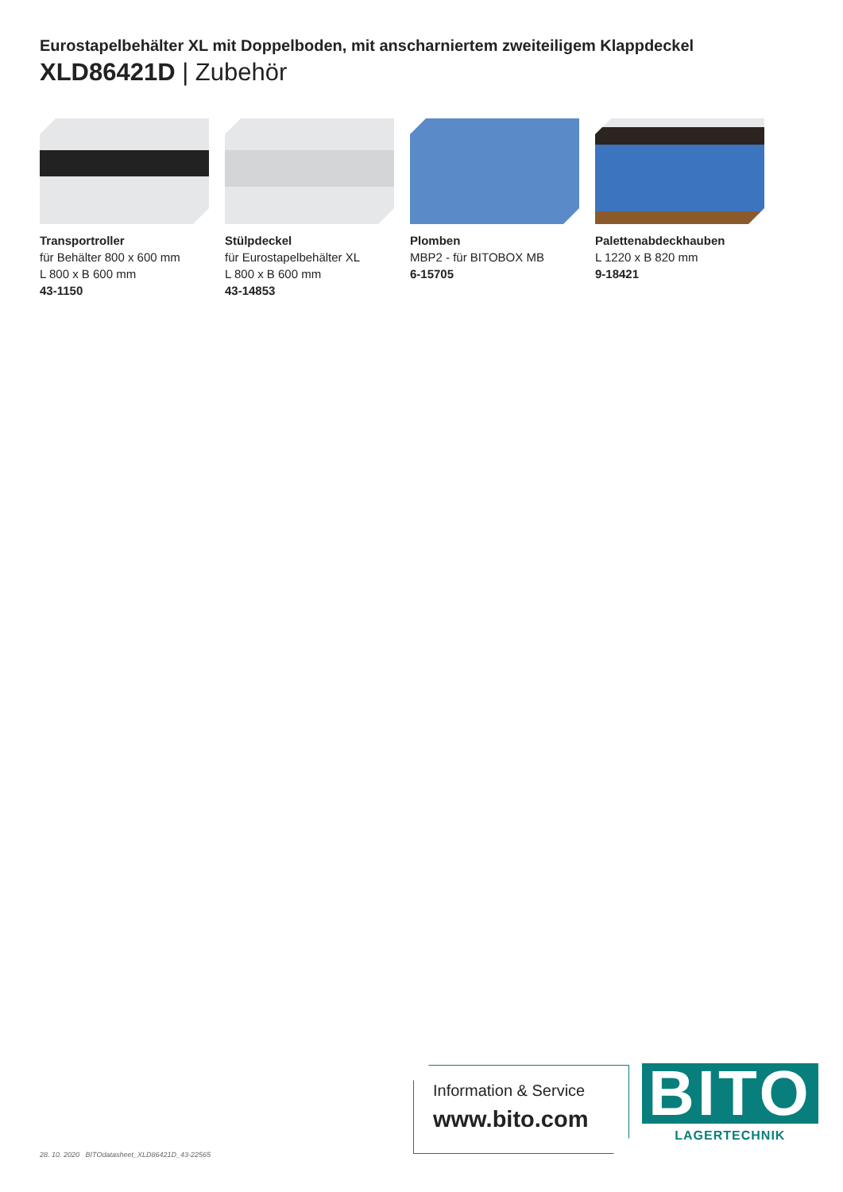Eurostapelbehälter XL mit Doppelboden, mit anscharniertem zweiteiligem Klappdeckel
XLD86421D | Zubehör
Transportroller
für Behälter 800 x 600 mm
L 800 x B 600 mm
43-1150
Stülpdeckel
für Eurostapelbehälter XL
L 800 x B 600 mm
43-14853
Plomben
MBP2 - für BITOBOX MB
6-15705
Palettenabdeckhauben
L 1220 x B 820 mm
9-18421
28. 10. 2020 BITOdatasheet_XLD86421D_43-22565
Information & Service
www.bito.com
BITO
LAGERTECHNIK